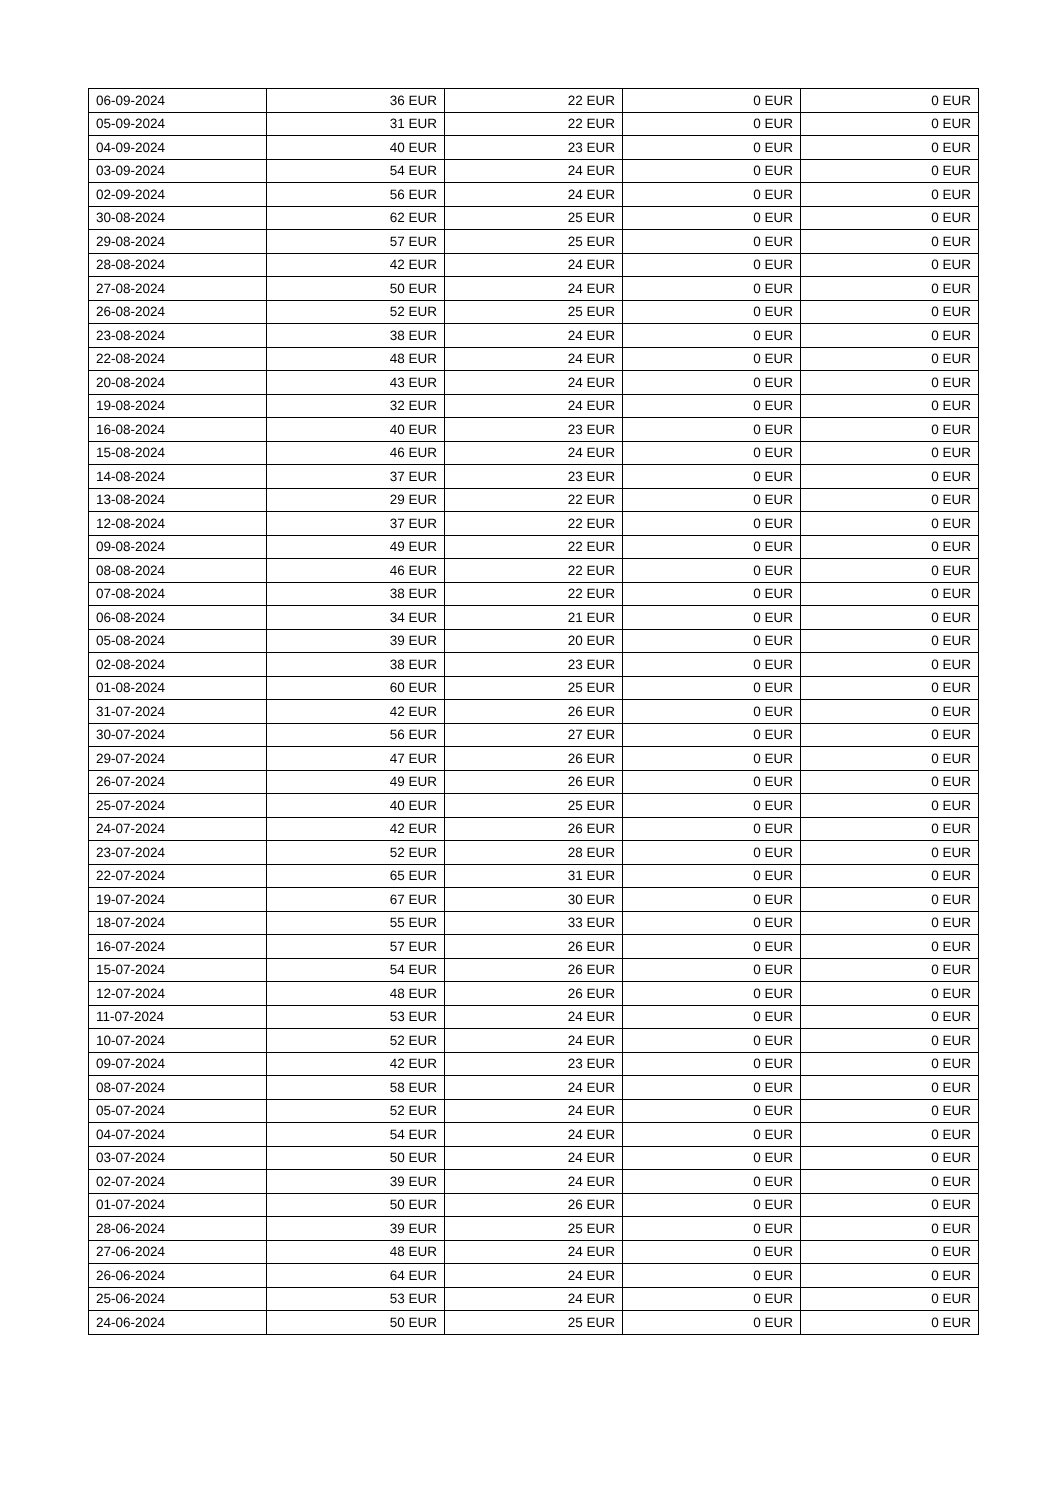| 06-09-2024 | 36 EUR | 22 EUR | 0 EUR | 0 EUR |
| 05-09-2024 | 31 EUR | 22 EUR | 0 EUR | 0 EUR |
| 04-09-2024 | 40 EUR | 23 EUR | 0 EUR | 0 EUR |
| 03-09-2024 | 54 EUR | 24 EUR | 0 EUR | 0 EUR |
| 02-09-2024 | 56 EUR | 24 EUR | 0 EUR | 0 EUR |
| 30-08-2024 | 62 EUR | 25 EUR | 0 EUR | 0 EUR |
| 29-08-2024 | 57 EUR | 25 EUR | 0 EUR | 0 EUR |
| 28-08-2024 | 42 EUR | 24 EUR | 0 EUR | 0 EUR |
| 27-08-2024 | 50 EUR | 24 EUR | 0 EUR | 0 EUR |
| 26-08-2024 | 52 EUR | 25 EUR | 0 EUR | 0 EUR |
| 23-08-2024 | 38 EUR | 24 EUR | 0 EUR | 0 EUR |
| 22-08-2024 | 48 EUR | 24 EUR | 0 EUR | 0 EUR |
| 20-08-2024 | 43 EUR | 24 EUR | 0 EUR | 0 EUR |
| 19-08-2024 | 32 EUR | 24 EUR | 0 EUR | 0 EUR |
| 16-08-2024 | 40 EUR | 23 EUR | 0 EUR | 0 EUR |
| 15-08-2024 | 46 EUR | 24 EUR | 0 EUR | 0 EUR |
| 14-08-2024 | 37 EUR | 23 EUR | 0 EUR | 0 EUR |
| 13-08-2024 | 29 EUR | 22 EUR | 0 EUR | 0 EUR |
| 12-08-2024 | 37 EUR | 22 EUR | 0 EUR | 0 EUR |
| 09-08-2024 | 49 EUR | 22 EUR | 0 EUR | 0 EUR |
| 08-08-2024 | 46 EUR | 22 EUR | 0 EUR | 0 EUR |
| 07-08-2024 | 38 EUR | 22 EUR | 0 EUR | 0 EUR |
| 06-08-2024 | 34 EUR | 21 EUR | 0 EUR | 0 EUR |
| 05-08-2024 | 39 EUR | 20 EUR | 0 EUR | 0 EUR |
| 02-08-2024 | 38 EUR | 23 EUR | 0 EUR | 0 EUR |
| 01-08-2024 | 60 EUR | 25 EUR | 0 EUR | 0 EUR |
| 31-07-2024 | 42 EUR | 26 EUR | 0 EUR | 0 EUR |
| 30-07-2024 | 56 EUR | 27 EUR | 0 EUR | 0 EUR |
| 29-07-2024 | 47 EUR | 26 EUR | 0 EUR | 0 EUR |
| 26-07-2024 | 49 EUR | 26 EUR | 0 EUR | 0 EUR |
| 25-07-2024 | 40 EUR | 25 EUR | 0 EUR | 0 EUR |
| 24-07-2024 | 42 EUR | 26 EUR | 0 EUR | 0 EUR |
| 23-07-2024 | 52 EUR | 28 EUR | 0 EUR | 0 EUR |
| 22-07-2024 | 65 EUR | 31 EUR | 0 EUR | 0 EUR |
| 19-07-2024 | 67 EUR | 30 EUR | 0 EUR | 0 EUR |
| 18-07-2024 | 55 EUR | 33 EUR | 0 EUR | 0 EUR |
| 16-07-2024 | 57 EUR | 26 EUR | 0 EUR | 0 EUR |
| 15-07-2024 | 54 EUR | 26 EUR | 0 EUR | 0 EUR |
| 12-07-2024 | 48 EUR | 26 EUR | 0 EUR | 0 EUR |
| 11-07-2024 | 53 EUR | 24 EUR | 0 EUR | 0 EUR |
| 10-07-2024 | 52 EUR | 24 EUR | 0 EUR | 0 EUR |
| 09-07-2024 | 42 EUR | 23 EUR | 0 EUR | 0 EUR |
| 08-07-2024 | 58 EUR | 24 EUR | 0 EUR | 0 EUR |
| 05-07-2024 | 52 EUR | 24 EUR | 0 EUR | 0 EUR |
| 04-07-2024 | 54 EUR | 24 EUR | 0 EUR | 0 EUR |
| 03-07-2024 | 50 EUR | 24 EUR | 0 EUR | 0 EUR |
| 02-07-2024 | 39 EUR | 24 EUR | 0 EUR | 0 EUR |
| 01-07-2024 | 50 EUR | 26 EUR | 0 EUR | 0 EUR |
| 28-06-2024 | 39 EUR | 25 EUR | 0 EUR | 0 EUR |
| 27-06-2024 | 48 EUR | 24 EUR | 0 EUR | 0 EUR |
| 26-06-2024 | 64 EUR | 24 EUR | 0 EUR | 0 EUR |
| 25-06-2024 | 53 EUR | 24 EUR | 0 EUR | 0 EUR |
| 24-06-2024 | 50 EUR | 25 EUR | 0 EUR | 0 EUR |